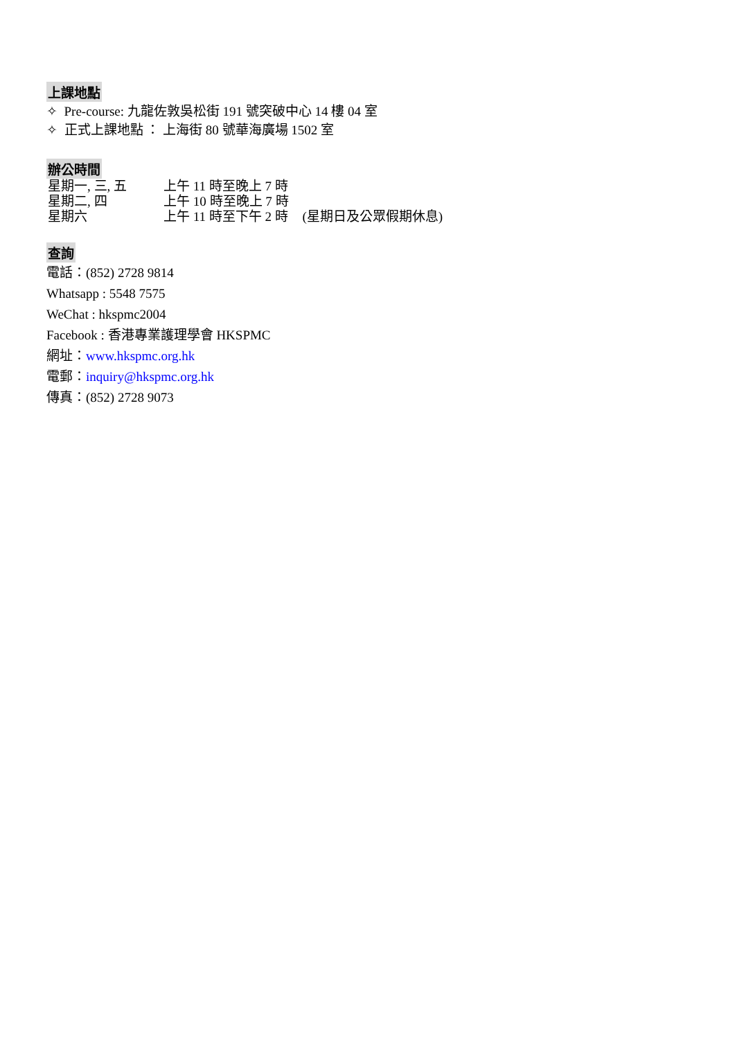上課地點
✧ Pre-course: 九龍佐敦吳松街 191 號突破中心 14 樓 04 室
✧ 正式上課地點 ： 上海街 80 號華海廣場 1502 室
辦公時間
| 星期一, 三, 五 | 上午 11 時至晚上 7 時 | |
| 星期二, 四 | 上午 10 時至晚上 7 時 | |
| 星期六 | 上午 11 時至下午 2 時 | (星期日及公眾假期休息) |
查詢
電話：(852) 2728 9814
Whatsapp : 5548 7575
WeChat : hkspmc2004
Facebook : 香港專業護理學會 HKSPMC
網址：www.hkspmc.org.hk
電郵：inquiry@hkspmc.org.hk
傳真：(852) 2728 9073